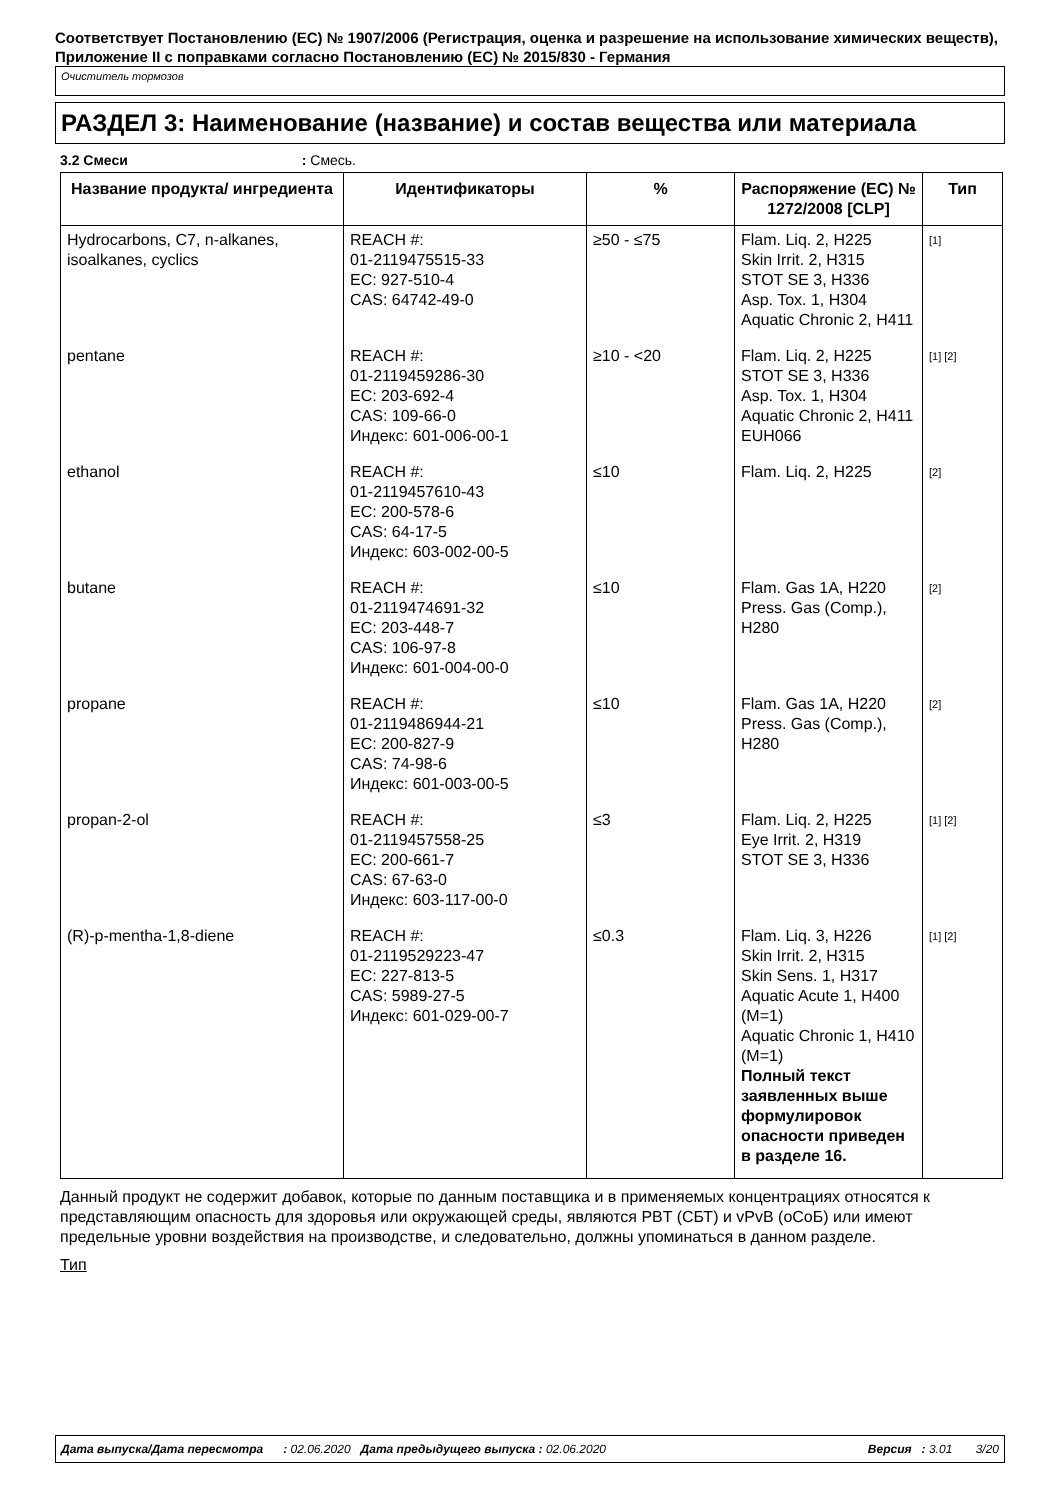Соответствует Постановлению (ЕС) № 1907/2006 (Регистрация, оценка и разрешение на использование химических веществ), Приложение II с поправками согласно Постановлению (ЕС) № 2015/830 - Германия
Очиститель тормозов
РАЗДЕЛ 3: Наименование (название) и состав вещества или материала
3.2 Смеси : Смесь.
| Название продукта/ ингредиента | Идентификаторы | % | Распоряжение (ЕС) № 1272/2008 [CLP] | Тип |
| --- | --- | --- | --- | --- |
| Hydrocarbons, C7, n-alkanes, isoalkanes, cyclics | REACH #: 01-2119475515-33 EC: 927-510-4 CAS: 64742-49-0 | ≥50 - ≤75 | Flam. Liq. 2, H225 Skin Irrit. 2, H315 STOT SE 3, H336 Asp. Tox. 1, H304 Aquatic Chronic 2, H411 | [1] |
| pentane | REACH #: 01-2119459286-30 EC: 203-692-4 CAS: 109-66-0 Индекс: 601-006-00-1 | ≥10 - <20 | Flam. Liq. 2, H225 STOT SE 3, H336 Asp. Tox. 1, H304 Aquatic Chronic 2, H411 EUH066 | [1] [2] |
| ethanol | REACH #: 01-2119457610-43 EC: 200-578-6 CAS: 64-17-5 Индекс: 603-002-00-5 | ≤10 | Flam. Liq. 2, H225 | [2] |
| butane | REACH #: 01-2119474691-32 EC: 203-448-7 CAS: 106-97-8 Индекс: 601-004-00-0 | ≤10 | Flam. Gas 1A, H220 Press. Gas (Comp.), H280 | [2] |
| propane | REACH #: 01-2119486944-21 EC: 200-827-9 CAS: 74-98-6 Индекс: 601-003-00-5 | ≤10 | Flam. Gas 1A, H220 Press. Gas (Comp.), H280 | [2] |
| propan-2-ol | REACH #: 01-2119457558-25 EC: 200-661-7 CAS: 67-63-0 Индекс: 603-117-00-0 | ≤3 | Flam. Liq. 2, H225 Eye Irrit. 2, H319 STOT SE 3, H336 | [1] [2] |
| (R)-p-mentha-1,8-diene | REACH #: 01-2119529223-47 EC: 227-813-5 CAS: 5989-27-5 Индекс: 601-029-00-7 | ≤0.3 | Flam. Liq. 3, H226 Skin Irrit. 2, H315 Skin Sens. 1, H317 Aquatic Acute 1, H400 (M=1) Aquatic Chronic 1, H410 (M=1) Полный текст заявленных выше формулировок опасности приведен в разделе 16. | [1] [2] |
Данный продукт не содержит добавок, которые по данным поставщика и в применяемых концентрациях относятся к представляющим опасность для здоровья или окружающей среды, являются PBT (СБТ) и vPvB (оСоБ) или имеют предельные уровни воздействия на производстве, и следовательно, должны упоминаться в данном разделе.
Тип
Дата выпуска/Дата пересмотра : 02.06.2020 Дата предыдущего выпуска : 02.06.2020 Версия : 3.01 3/20